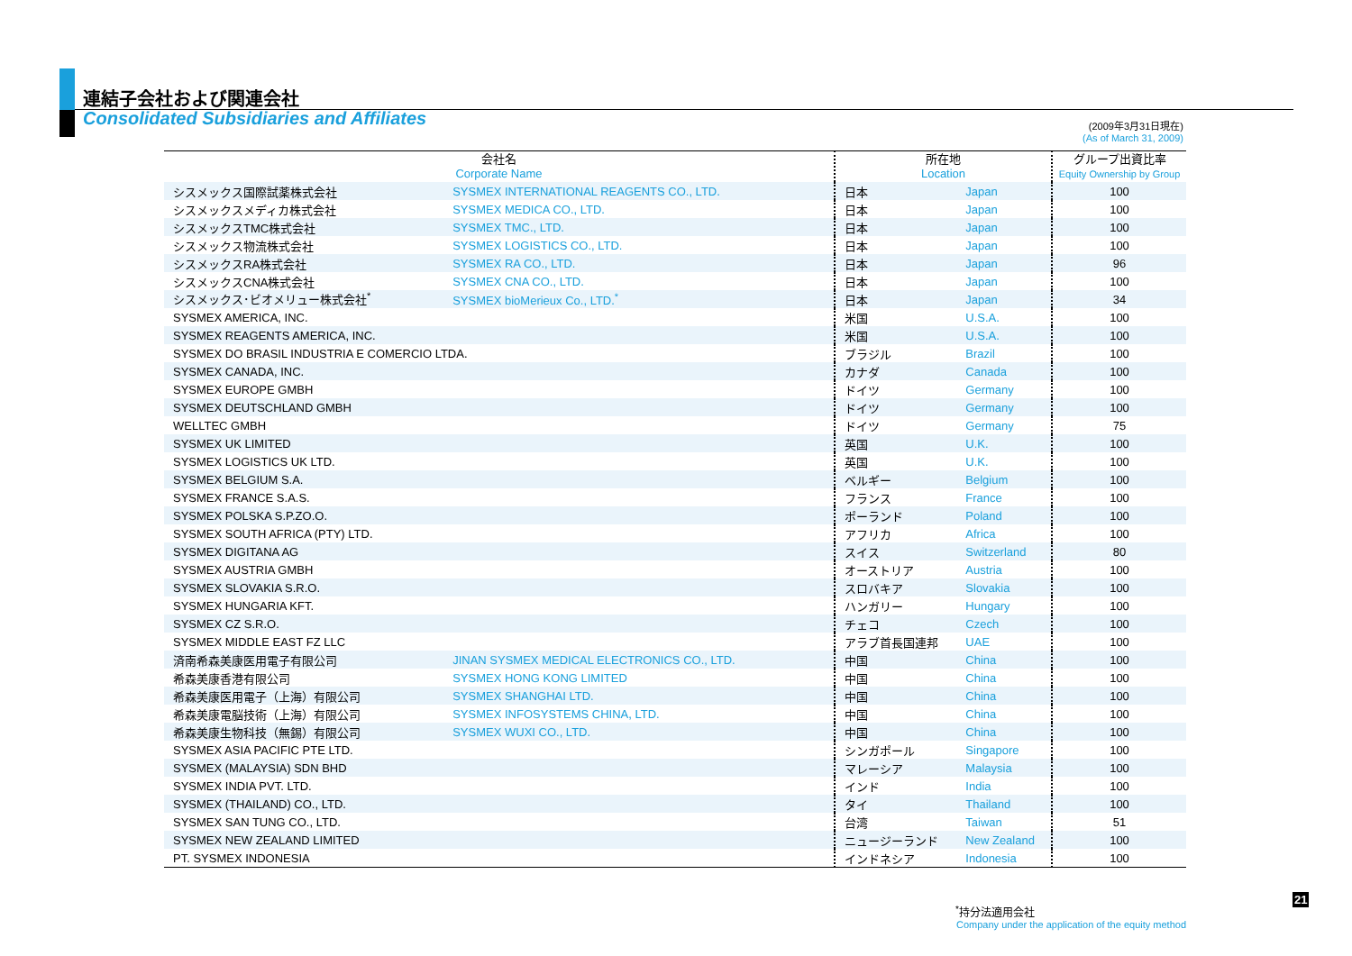連結子会社および関連会社
Consolidated Subsidiaries and Affiliates
(2009年3月31日現在)
(As of March 31, 2009)
| 会社名 Corporate Name | | 所在地 Location | | グループ出資比率 Equity Ownership by Group |
| --- | --- | --- | --- | --- |
| シスメックス国際試薬株式会社 | SYSMEX INTERNATIONAL REAGENTS CO., LTD. | 日本 | Japan | 100 |
| シスメックスメディカ株式会社 | SYSMEX MEDICA CO., LTD. | 日本 | Japan | 100 |
| シスメックスTMC株式会社 | SYSMEX TMC., LTD. | 日本 | Japan | 100 |
| シスメックス物流株式会社 | SYSMEX LOGISTICS CO., LTD. | 日本 | Japan | 100 |
| シスメックスRA株式会社 | SYSMEX RA CO., LTD. | 日本 | Japan | 96 |
| シスメックスCNA株式会社 | SYSMEX CNA CO., LTD. | 日本 | Japan | 100 |
| シスメックス･ビオメリュー株式会社<sup>*</sup> | SYSMEX bioMerieux Co., LTD.<sup>*</sup> | 日本 | Japan | 34 |
| SYSMEX AMERICA, INC. | | 米国 | U.S.A. | 100 |
| SYSMEX REAGENTS AMERICA, INC. | | 米国 | U.S.A. | 100 |
| SYSMEX DO BRASIL INDUSTRIA E COMERCIO LTDA. | | ブラジル | Brazil | 100 |
| SYSMEX CANADA, INC. | | カナダ | Canada | 100 |
| SYSMEX EUROPE GMBH | | ドイツ | Germany | 100 |
| SYSMEX DEUTSCHLAND GMBH | | ドイツ | Germany | 100 |
| WELLTEC GMBH | | ドイツ | Germany | 75 |
| SYSMEX UK LIMITED | | 英国 | U.K. | 100 |
| SYSMEX LOGISTICS UK LTD. | | 英国 | U.K. | 100 |
| SYSMEX BELGIUM S.A. | | ベルギー | Belgium | 100 |
| SYSMEX FRANCE S.A.S. | | フランス | France | 100 |
| SYSMEX POLSKA S.P.ZO.O. | | ポーランド | Poland | 100 |
| SYSMEX SOUTH AFRICA (PTY) LTD. | | アフリカ | Africa | 100 |
| SYSMEX DIGITANA AG | | スイス | Switzerland | 80 |
| SYSMEX AUSTRIA GMBH | | オーストリア | Austria | 100 |
| SYSMEX SLOVAKIA S.R.O. | | スロバキア | Slovakia | 100 |
| SYSMEX HUNGARIA KFT. | | ハンガリー | Hungary | 100 |
| SYSMEX CZ S.R.O. | | チェコ | Czech | 100 |
| SYSMEX MIDDLE EAST FZ LLC | | アラブ首長国連邦 | UAE | 100 |
| 済南希森美康医用電子有限公司 | JINAN SYSMEX MEDICAL ELECTRONICS CO., LTD. | 中国 | China | 100 |
| 希森美康香港有限公司 | SYSMEX HONG KONG LIMITED | 中国 | China | 100 |
| 希森美康医用電子（上海）有限公司 | SYSMEX SHANGHAI LTD. | 中国 | China | 100 |
| 希森美康電脳技術（上海）有限公司 | SYSMEX INFOSYSTEMS CHINA, LTD. | 中国 | China | 100 |
| 希森美康生物科技（無錫）有限公司 | SYSMEX WUXI CO., LTD. | 中国 | China | 100 |
| SYSMEX ASIA PACIFIC PTE LTD. | | シンガポール | Singapore | 100 |
| SYSMEX (MALAYSIA) SDN BHD | | マレーシア | Malaysia | 100 |
| SYSMEX INDIA PVT. LTD. | | インド | India | 100 |
| SYSMEX (THAILAND) CO., LTD. | | タイ | Thailand | 100 |
| SYSMEX SAN TUNG CO., LTD. | | 台湾 | Taiwan | 51 |
| SYSMEX NEW ZEALAND LIMITED | | ニュージーランド | New Zealand | 100 |
| PT. SYSMEX INDONESIA | | インドネシア | Indonesia | 100 |
<sup>*</sup> 持分法適用会社
Company under the application of the equity method
21